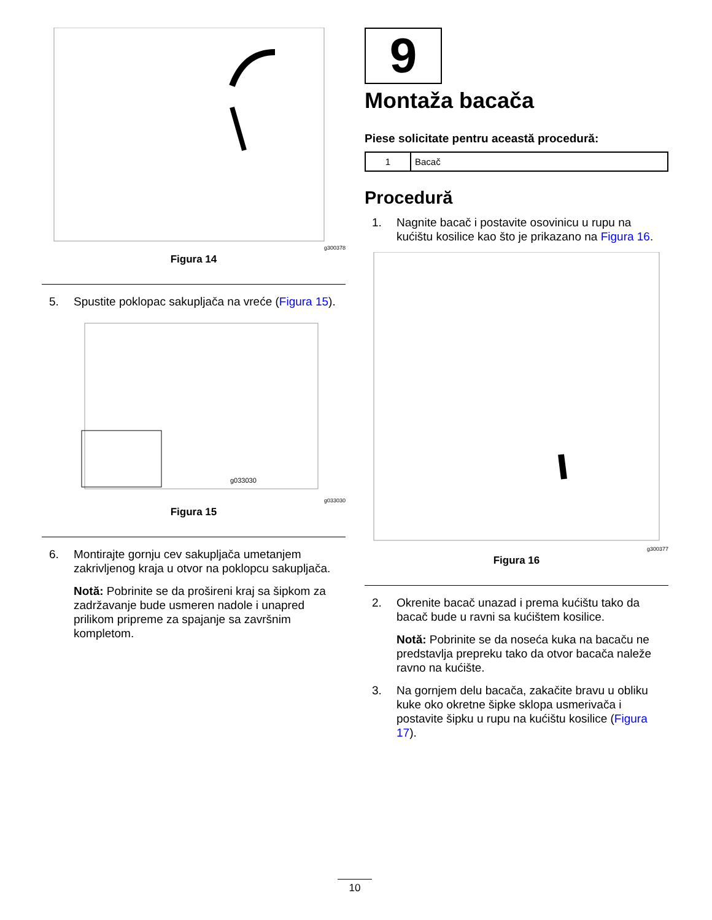g300378
Figura 14
5. Spustite poklopac sakupljača na vreće (Figura 15).
g033030
g033030
Figura 15
6. Montirajte gornju cev sakupljača umetanjem zakrivljenog kraja u otvor na poklopcu sakupljača.
Notă: Pobrinite se da prošireni kraj sa šipkom za zadržavanje bude usmeren nadole i unapred prilikom pripreme za spajanje sa završnim kompletom.
9
Montaža bacača
Piese solicitate pentru această procedură:
| 1 | Bacač |
Procedură
1. Nagnite bacač i postavite osovinicu u rupu na kućištu kosilice kao što je prikazano na Figura 16.
g300377
Figura 16
2. Okrenite bacač unazad i prema kućištu tako da bacač bude u ravni sa kućištem kosilice.
Notă: Pobrinite se da noseća kuka na bacaču ne predstavlja prepreku tako da otvor bacača naleže ravno na kućište.
3. Na gornjem delu bacača, zakačite bravu u obliku kuke oko okretne šipke sklopa usmerivača i postavite šipku u rupu na kućištu kosilice (Figura 17).
10